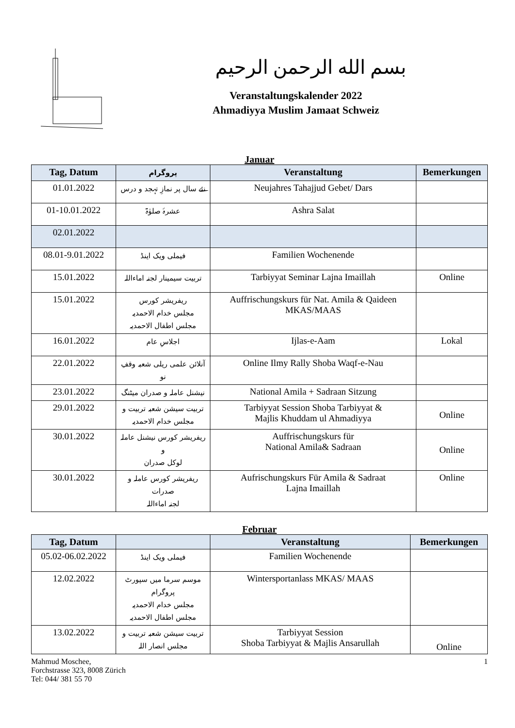بسم الله الرحمن الرحيم
Veranstaltungskalender 2022
Ahmadiyya Muslim Jamaat Schweiz
Januar
| Tag, Datum | پروگرام | Veranstaltung | Bemerkungen |
| --- | --- | --- | --- |
| 01.01.2022 | نئے سال پر نمازِ تہجد و درس | Neujahres Tahajjud Gebet/ Dars | |
| 01-10.01.2022 | عشرۂ صلوٰۃ | Ashra Salat | |
| 02.01.2022 | | | |
| 08.01-9.01.2022 | فیملی ویک اینڈ | Familien Wochenende | |
| 15.01.2022 | تربیت سیمینار لجنہ اماءاللہ | Tarbiyyat Seminar Lajna Imaillah | Online |
| 15.01.2022 | ریفریشر کورس مجلس خدام الاحمدیہ مجلس اطفال الاحمدیہ | Auffrischungskurs für Nat. Amila & Qaideen MKAS/MAAS | |
| 16.01.2022 | اجلاسِ عام | Ijlas-e-Aam | Lokal |
| 22.01.2022 | آنلائن علمی ریلی شعبہ وقفِ نو | Online Ilmy Rally Shoba Waqf-e-Nau | |
| 23.01.2022 | نیشنل عاملہ و صدران میٹنگ | National Amila + Sadraan Sitzung | |
| 29.01.2022 | تربیت سیشن شعبہ تربیت و مجلس خدام الاحمدیہ | Tarbiyyat Session Shoba Tarbiyyat & Majlis Khuddam ul Ahmadiyya | Online |
| 30.01.2022 | ریفریشر کورس نیشنل عاملہ و لوکل صدران | Auffrischungskurs für National Amila& Sadraan | Online |
| 30.01.2022 | ریفریشر کورس عاملہ و صدرات لجنہ اماءاللہ | Aufrischungskurs Für Amila & Sadraat Lajna Imaillah | Online |
Februar
| Tag, Datum | | Veranstaltung | Bemerkungen |
| --- | --- | --- | --- |
| 05.02-06.02.2022 | فیملی ویک اینڈ | Familien Wochenende | |
| 12.02.2022 | موسم سرما میں سپورٹ پروگرام مجلس خدام الاحمدیہ مجلس اطفال الاحمدیہ | Wintersportanlass MKAS/ MAAS | |
| 13.02.2022 | تربیت سیشن شعبہ تربیت و مجلس انصار اللہ | Tarbiyyat Session Shoba Tarbiyyat & Majlis Ansarullah | Online |
Mahmud Moschee,
Forchstrasse 323, 8008 Zürich
Tel: 044/ 381 55 70
1